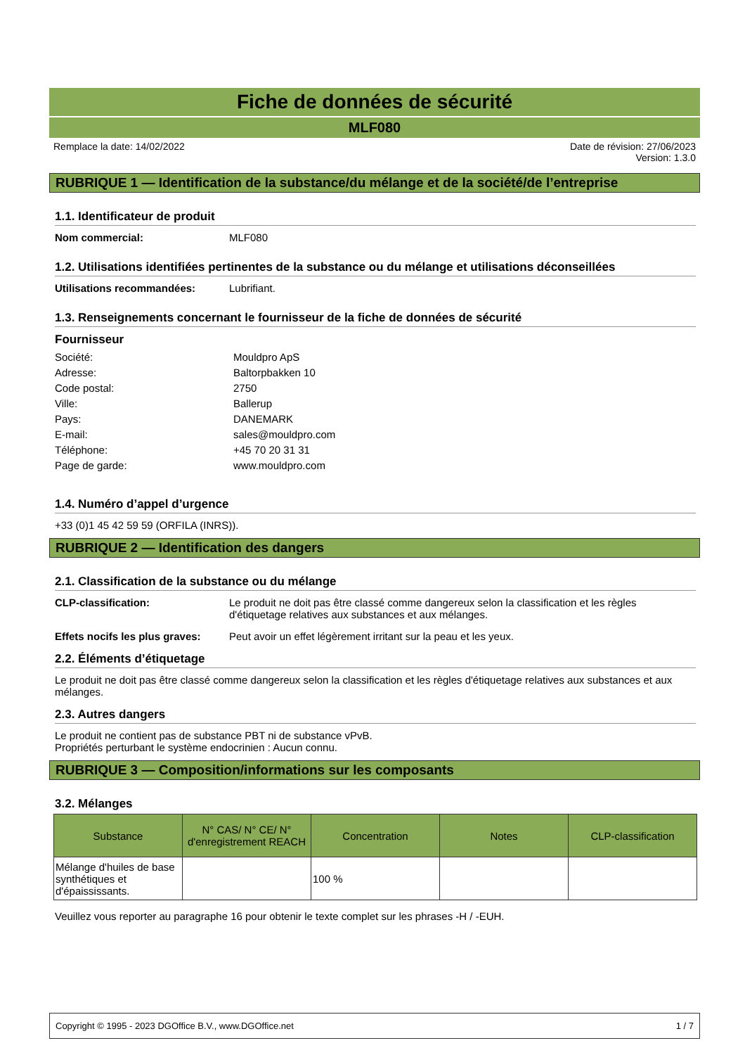Fiche de données de sécurité
MLF080
Remplace la date: 14/02/2022 Date de révision: 27/06/2023
Version: 1.3.0
RUBRIQUE 1 — Identification de la substance/du mélange et de la société/de l’entreprise
1.1. Identificateur de produit
Nom commercial: MLF080
1.2. Utilisations identifiées pertinentes de la substance ou du mélange et utilisations déconseillées
Utilisations recommandées: Lubrifiant.
1.3. Renseignements concernant le fournisseur de la fiche de données de sécurité
Fournisseur
Société: Mouldpro ApS
Adresse: Baltorpbakken 10
Code postal: 2750
Ville: Ballerup
Pays: DANEMARK
E-mail: sales@mouldpro.com
Téléphone: +45 70 20 31 31
Page de garde: www.mouldpro.com
1.4. Numéro d’appel d’urgence
+33 (0)1 45 42 59 59 (ORFILA (INRS)).
RUBRIQUE 2 — Identification des dangers
2.1. Classification de la substance ou du mélange
CLP-classification: Le produit ne doit pas être classé comme dangereux selon la classification et les règles d'étiquetage relatives aux substances et aux mélanges.
Effets nocifs les plus graves: Peut avoir un effet légèrement irritant sur la peau et les yeux.
2.2. Éléments d’étiquetage
Le produit ne doit pas être classé comme dangereux selon la classification et les règles d'étiquetage relatives aux substances et aux mélanges.
2.3. Autres dangers
Le produit ne contient pas de substance PBT ni de substance vPvB.
Propriétés perturbant le système endocrinien : Aucun connu.
RUBRIQUE 3 — Composition/informations sur les composants
3.2. Mélanges
| Substance | N° CAS/ N° CE/ N° d'enregistrement REACH | Concentration | Notes | CLP-classification |
| --- | --- | --- | --- | --- |
| Mélange d'huiles de base synthétiques et d'épaississants. | | 100 % | | |
Veuillez vous reporter au paragraphe 16 pour obtenir le texte complet sur les phrases -H / -EUH.
Copyright © 1995 - 2023 DGOffice B.V., www.DGOffice.net 1 / 7